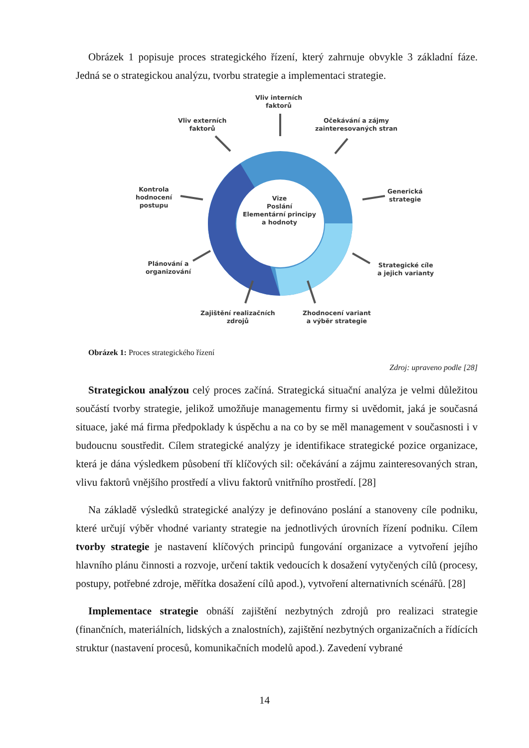Obrázek 1 popisuje proces strategického řízení, který zahrnuje obvykle 3 základní fáze. Jedná se o strategickou analýzu, tvorbu strategie a implementaci strategie.
Vliv interních
faktorů
Vliv externích
faktorů
Očekávání a zájmy
zainteresovaných stran
Kontrola
hodnocení
postupu
Vize
Poslání
Elementární principy
a hodnoty
Generická
strategie
Plánování a
organizování
Strategické cíle
a jejich varianty
Zajištění realizačních
zdrojů
Zhodnocení variant
a výběr strategie
Obrázek 1: Proces strategického řízení
Zdroj: upraveno podle [28]
Strategickou analýzou celý proces začíná. Strategická situační analýza je velmi důležitou součástí tvorby strategie, jelikož umožňuje managementu firmy si uvědomit, jaká je současná situace, jaké má firma předpoklady k úspěchu a na co by se měl management v současnosti i v budoucnu soustředit. Cílem strategické analýzy je identifikace strategické pozice organizace, která je dána výsledkem působení tří klíčových sil: očekávání a zájmu zainteresovaných stran, vlivu faktorů vnějšího prostředí a vlivu faktorů vnitřního prostředí. [28]
Na základě výsledků strategické analýzy je definováno poslání a stanoveny cíle podniku, které určují výběr vhodné varianty strategie na jednotlivých úrovních řízení podniku. Cílem tvorby strategie je nastavení klíčových principů fungování organizace a vytvoření jejího hlavního plánu činnosti a rozvoje, určení taktik vedoucích k dosažení vytyčených cílů (procesy, postupy, potřebné zdroje, měřítka dosažení cílů apod.), vytvoření alternativních scénářů. [28]
Implementace strategie obnáší zajištění nezbytných zdrojů pro realizaci strategie (finančních, materiálních, lidských a znalostních), zajištění nezbytných organizačních a řídících struktur (nastavení procesů, komunikačních modelů apod.). Zavedení vybrané
14